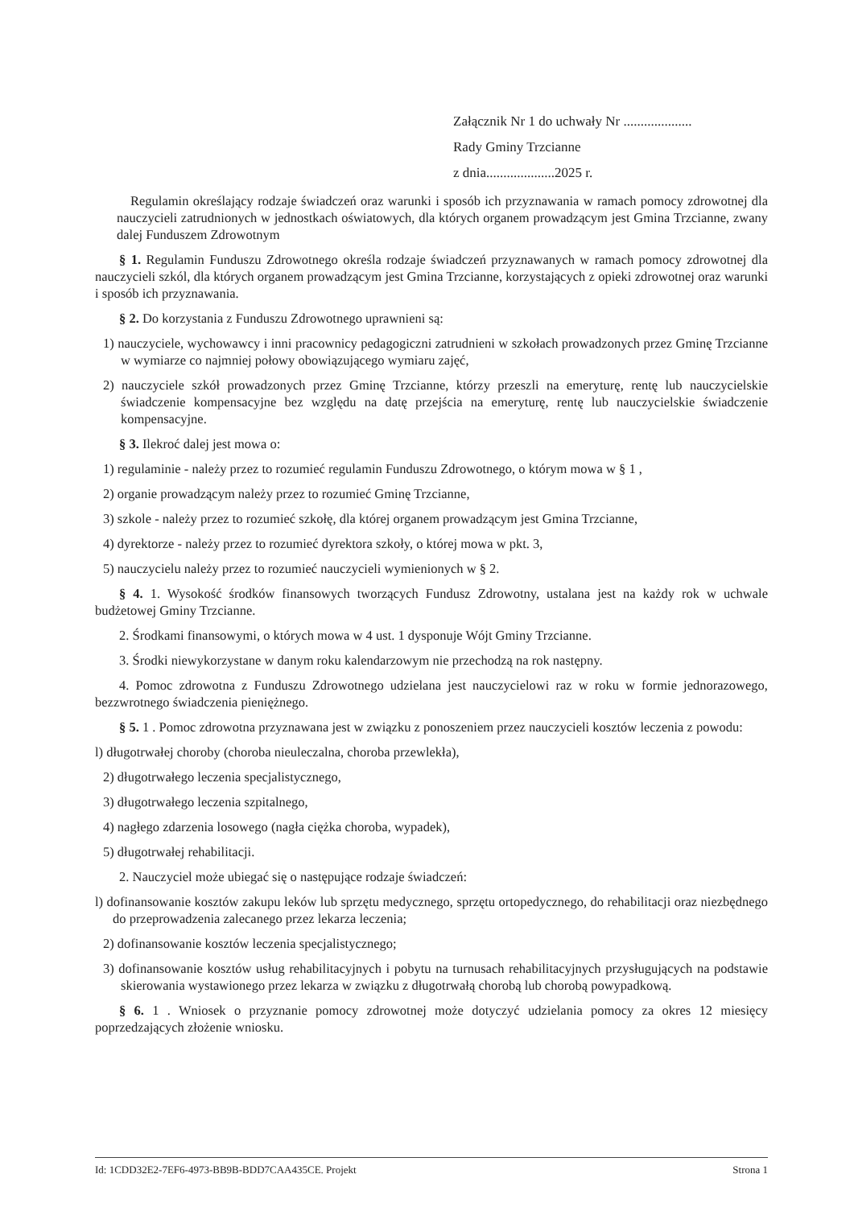Załącznik Nr 1 do uchwały Nr ....................
Rady Gminy Trzcianne
z dnia....................2025 r.
Regulamin określający rodzaje świadczeń oraz warunki i sposób ich przyznawania w ramach pomocy zdrowotnej dla nauczycieli zatrudnionych w jednostkach oświatowych, dla których organem prowadzącym jest Gmina Trzcianne, zwany dalej Funduszem Zdrowotnym
§ 1. Regulamin Funduszu Zdrowotnego określa rodzaje świadczeń przyznawanych w ramach pomocy zdrowotnej dla nauczycieli szkól, dla których organem prowadzącym jest Gmina Trzcianne, korzystających z opieki zdrowotnej oraz warunki i sposób ich przyznawania.
§ 2. Do korzystania z Funduszu Zdrowotnego uprawnieni są:
1) nauczyciele, wychowawcy i inni pracownicy pedagogiczni zatrudnieni w szkołach prowadzonych przez Gminę Trzcianne w wymiarze co najmniej połowy obowiązującego wymiaru zajęć,
2) nauczyciele szkół prowadzonych przez Gminę Trzcianne, którzy przeszli na emeryturę, rentę lub nauczycielskie świadczenie kompensacyjne bez względu na datę przejścia na emeryturę, rentę lub nauczycielskie świadczenie kompensacyjne.
§ 3. Ilekroć dalej jest mowa o:
1) regulaminie - należy przez to rozumieć regulamin Funduszu Zdrowotnego, o którym mowa w § 1 ,
2) organie prowadzącym należy przez to rozumieć Gminę Trzcianne,
3) szkole - należy przez to rozumieć szkołę, dla której organem prowadzącym jest Gmina Trzcianne,
4) dyrektorze - należy przez to rozumieć dyrektora szkoły, o której mowa w pkt. 3,
5) nauczycielu należy przez to rozumieć nauczycieli wymienionych w § 2.
§ 4. 1. Wysokość środków finansowych tworzących Fundusz Zdrowotny, ustalana jest na każdy rok w uchwale budżetowej Gminy Trzcianne.
2. Środkami finansowymi, o których mowa w 4 ust. 1 dysponuje Wójt Gminy Trzcianne.
3. Środki niewykorzystane w danym roku kalendarzowym nie przechodzą na rok następny.
4. Pomoc zdrowotna z Funduszu Zdrowotnego udzielana jest nauczycielowi raz w roku w formie jednorazowego, bezzwrotnego świadczenia pieniężnego.
§ 5. 1 . Pomoc zdrowotna przyznawana jest w związku z ponoszeniem przez nauczycieli kosztów leczenia z powodu:
l) długotrwałej choroby (choroba nieuleczalna, choroba przewlekła),
2) długotrwałego leczenia specjalistycznego,
3) długotrwałego leczenia szpitalnego,
4) nagłego zdarzenia losowego (nagła ciężka choroba, wypadek),
5) długotrwałej rehabilitacji.
2. Nauczyciel może ubiegać się o następujące rodzaje świadczeń:
l) dofinansowanie kosztów zakupu leków lub sprzętu medycznego, sprzętu ortopedycznego, do rehabilitacji oraz niezbędnego do przeprowadzenia zalecanego przez lekarza leczenia;
2) dofinansowanie kosztów leczenia specjalistycznego;
3) dofinansowanie kosztów usług rehabilitacyjnych i pobytu na turnusach rehabilitacyjnych przysługujących na podstawie skierowania wystawionego przez lekarza w związku z długotrwałą chorobą lub chorobą powypadkową.
§ 6. 1 . Wniosek o przyznanie pomocy zdrowotnej może dotyczyć udzielania pomocy za okres 12 miesięcy poprzedzających złożenie wniosku.
Id: 1CDD32E2-7EF6-4973-BB9B-BDD7CAA435CE. Projekt Strona 1